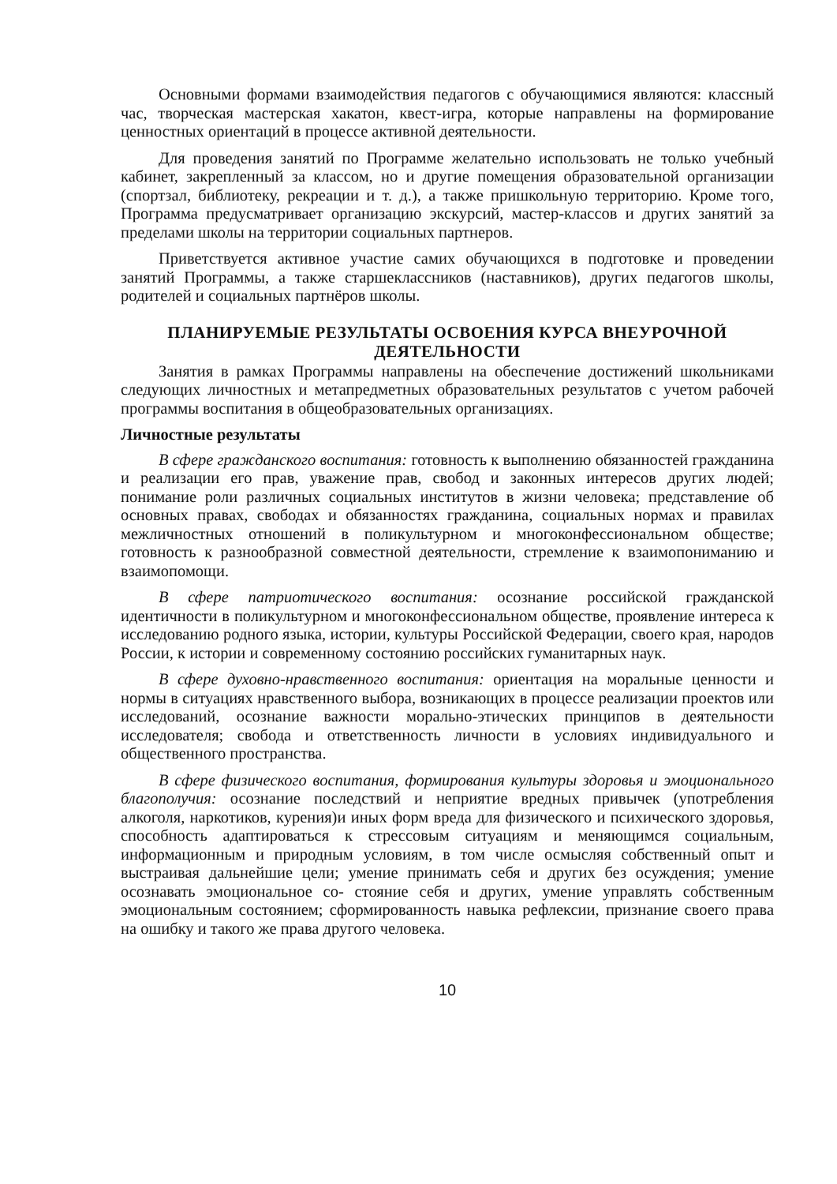Основными формами взаимодействия педагогов с обучающимися являются: классный час, творческая мастерская хакатон, квест-игра, которые направлены на формирование ценностных ориентаций в процессе активной деятельности.
Для проведения занятий по Программе желательно использовать не только учебный кабинет, закрепленный за классом, но и другие помещения образовательной организации (спортзал, библиотеку, рекреации и т. д.), а также пришкольную территорию. Кроме того, Программа предусматривает организацию экскурсий, мастер-классов и других занятий за пределами школы на территории социальных партнеров.
Приветствуется активное участие самих обучающихся в подготовке и проведении занятий Программы, а также старшеклассников (наставников), других педагогов школы, родителей и социальных партнёров школы.
ПЛАНИРУЕМЫЕ РЕЗУЛЬТАТЫ ОСВОЕНИЯ КУРСА ВНЕУРОЧНОЙ ДЕЯТЕЛЬНОСТИ
Занятия в рамках Программы направлены на обеспечение достижений школьниками следующих личностных и метапредметных образовательных результатов с учетом рабочей программы воспитания в общеобразовательных организациях.
Личностные результаты
В сфере гражданского воспитания: готовность к выполнению обязанностей гражданина и реализации его прав, уважение прав, свобод и законных интересов других людей; понимание роли различных социальных институтов в жизни человека; представление об основных правах, свободах и обязанностях гражданина, социальных нормах и правилах межличностных отношений в поликультурном и многоконфессиональном обществе; готовность к разнообразной совместной деятельности, стремление к взаимопониманию и взаимопомощи.
В сфере патриотического воспитания: осознание российской гражданской идентичности в поликультурном и многоконфессиональном обществе, проявление интереса к исследованию родного языка, истории, культуры Российской Федерации, своего края, народов России, к истории и современному состоянию российских гуманитарных наук.
В сфере духовно-нравственного воспитания: ориентация на моральные ценности и нормы в ситуациях нравственного выбора, возникающих в процессе реализации проектов или исследований, осознание важности морально-этических принципов в деятельности исследователя; свобода и ответственность личности в условиях индивидуального и общественного пространства.
В сфере физического воспитания, формирования культуры здоровья и эмоционального благополучия: осознание последствий и неприятие вредных привычек (употребления алкоголя, наркотиков, курения)и иных форм вреда для физического и психического здоровья, способность адаптироваться к стрессовым ситуациям и меняющимся социальным, информационным и природным условиям, в том числе осмысляя собственный опыт и выстраивая дальнейшие цели; умение принимать себя и других без осуждения; умение осознавать эмоциональное со- стояние себя и других, умение управлять собственным эмоциональным состоянием; сформированность навыка рефлексии, признание своего права на ошибку и такого же права другого человека.
10